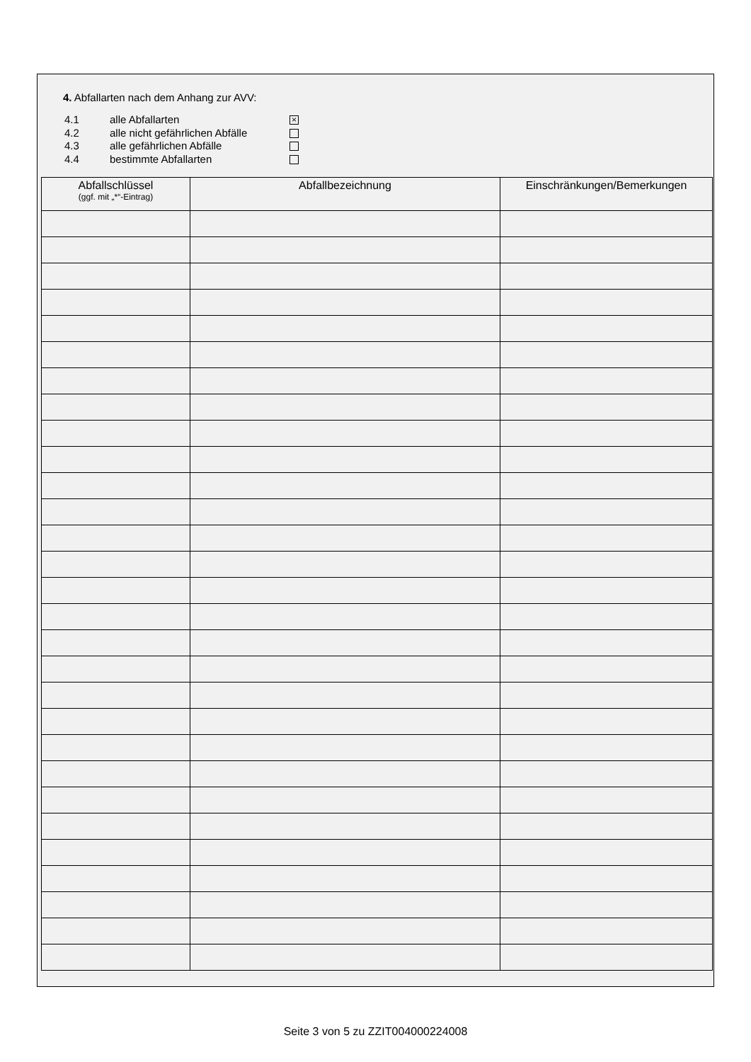4. Abfallarten nach dem Anhang zur AVV:
4.1 alle Abfallarten ×
4.2 alle nicht gefährlichen Abfälle
4.3 alle gefährlichen Abfälle
4.4 bestimmte Abfallarten
| Abfallschlüssel (ggf. mit „*“-Eintrag) | Abfallbezeichnung | Einschränkungen/Bemerkungen |
| --- | --- | --- |
Seite 3 von 5 zu ZZIT004000224008